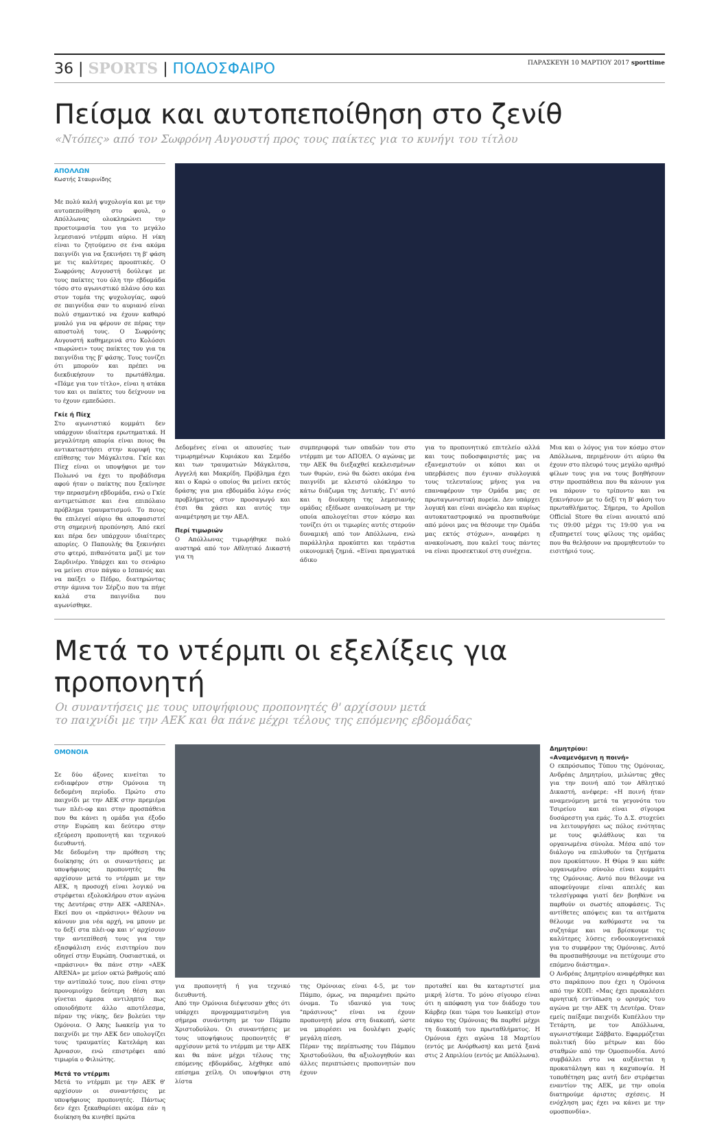36 | SPORTS | ΠΟΔΟΣΦΑΙΡΟ
ΠΑΡΑΣΚΕΥΗ 10 ΜΑΡΤΙΟΥ 2017 sporttime
Πείσμα και αυτοπεποίθηση στο ζενίθ
«Ντόπες» από τον Σωφρόνη Αυγουστή προς τους παίκτες για το κυνήγι του τίτλου
ΑΠΟΛΛΩΝ
Κωστής Σταυρινίδης
Με πολύ καλή ψυχολογία και με την αυτοπεποίθηση στο φουλ, ο Απόλλωνας ολοκληρώνει την προετοιμασία του για το μεγάλο λεμεσιανό ντέρμπι αύριο. Η νίκη είναι το ζητούμενο σε ένα ακόμα παιγνίδι για να ξεκινήσει τη β' φάση με τις καλύτερες προοπτικές. Ο Σωφρόνης Αυγουστή δούλεψε με τους παίκτες του όλη την εβδομάδα τόσο στο αγωνιστικό πλάνο όσο και στον τομέα της ψυχολογίας, αφού σε παιγνίδια σαν το αυριανό είναι πολύ σημαντικό να έχουν καθαρό μυαλό για να φέρουν σε πέρας την αποστολή τους. Ο Σωφρόνης Αυγουστή καθημερινά στο Κολόσσι «πωρώνει» τους παίκτες του για τα παιγνίδια της β' φάσης. Τους τονίζει ότι μπορούν και πρέπει να διεκδικήσουν το πρωτάθλημα. «Πάμε για τον τίτλο», είναι η ατάκα του και οι παίκτες του δείχνουν να το έχουν εμπεδώσει.
Γκίε ή Πίεχ
Στο αγωνιστικό κομμάτι δεν υπάρχουν ιδιαίτερα ερωτηματικά. Η μεγαλύτερη απορία είναι ποιος θα αντικαταστήσει στην κορυφή της επίθεσης τον Μάγκλιτσα. Γκίε και Πίεχ είναι οι υποψήφιοι με τον Πολωνό να έχει το προβάδισμα αφού ήταν ο παίκτης που ξεκίνησε την περασμένη εβδομάδα, ενώ ο Γκίε αντιμετώπισε και ένα επιπόλαιο πρόβλημα τραυματισμού. Το ποιος θα επιλεγεί αύριο θα αποφασιστεί στη σημερινή προπόνηση. Από εκεί και πέρα δεν υπάρχουν ιδιαίτερες απορίες. Ο Παπουλής θα ξεκινήσει στο φτερό, πιθανότατα μαζί με τον Σαρδινέρο. Υπάρχει και το σενάριο να μείνει στον πάγκο ο Ισπανός και να παίξει ο Πέδρο, διατηρώντας στην άμυνα τον Σέρζιο που τα πήγε καλά στα παιγνίδια που αγωνίσθηκε.
Δεδομένες είναι οι απουσίες των τιμωρημένων Κυριάκου και Σεμέδο και των τραυματιών Μάγκλιτσα, Αγγελή και Μακρίδη. Πρόβλημα έχει και ο Καρώ ο οποίος θα μείνει εκτός δράσης για μια εβδομάδα λόγω ενός προβλήματος στον προσαγωγό και έτσι θα χάσει και αυτός την αναμέτρηση με την ΑΕΛ.
Περί τιμωριών
Ο Απόλλωνας τιμωρήθηκε πολύ αυστηρά από τον Αθλητικό Δικαστή για τη
συμπεριφορά των οπαδών του στο ντέρμπι με τον ΑΠΟΕΛ. Ο αγώνας με την ΑΕΚ θα διεξαχθεί κεκλεισμένων των θυρών, ενώ θα δώσει ακόμα ένα παιγνίδι με κλειστό ολόκληρο το κάτω διάζωμα της Δυτικής. Γι' αυτό και η διοίκηση της λεμεσιανής ομάδας εξέδωσε ανακοίνωση με την οποία απολογείται στον κόσμο και τονίζει ότι οι τιμωρίες αυτές στερούν δυναμική από τον Απόλλωνα, ενώ παράλληλα προκύπτει και τεράστια οικονομική ζημιά. «Είναι πραγματικά άδικο
για το προπονητικό επιτελείο αλλά και τους ποδοσφαιριστές μας να εξανεμιστούν οι κόποι και οι υπερβάσεις που έγιναν συλλογικά τους τελευταίους μήνες για να επαναφέρουν την Ομάδα μας σε πρωταγωνιστική πορεία. Δεν υπάρχει λογική και είναι ανώφελο και κυρίως αυτοκαταστροφικό να προσπαθούμε από μόνοι μας να θέσουμε την Ομάδα μας εκτός στόχων», αναφέρει η ανακοίνωση, που καλεί τους πάντες να είναι προσεκτικοί στη συνέχεια.
Μια και ο λόγος για τον κόσμο στον Απόλλωνα, περιμένουν ότι αύριο θα έχουν στο πλευρό τους μεγάλο αριθμό φίλων τους για να τους βοηθήσουν στην προσπάθεια που θα κάνουν για να πάρουν το τρίποντο και να ξεκινήσουν με το δεξί τη Β' φάση του πρωταθλήματος. Σήμερα, το Apollon Official Store θα είναι ανοικτό από τις 09:00 μέχρι τις 19:00 για να εξυπηρετεί τους φίλους της ομάδας που θα θελήσουν να προμηθευτούν το εισιτήριό τους.
Μετά το ντέρμπι οι εξελίξεις για προπονητή
Οι συναντήσεις με τους υποψήφιους προπονητές θ' αρχίσουν μετά
το παιχνίδι με την ΑΕΚ και θα πάνε μέχρι τέλους της επόμενης εβδομάδας
ΟΜΟΝΟΙΑ
Σε δύο άξονες κινείται το ενδιαφέρον στην Ομόνοια τη δεδομένη περίοδο. Πρώτο στο παιχνίδι με την ΑΕΚ στην πρεμιέρα των πλέι-οφ και στην προσπάθεια που θα κάνει η ομάδα για έξοδο στην Ευρώπη και δεύτερο στην εξεύρεση προπονητή και τεχνικού διευθυντή.
Με δεδομένη την πρόθεση της διοίκησης ότι οι συναντήσεις με υποψήφιους προπονητές θα αρχίσουν μετά το ντέρμπι με την ΑΕΚ, η προσοχή είναι λογικό να στρέφεται εξολοκλήρου στον αγώνα της Δευτέρας στην ΑΕΚ «ΑRΕΝΑ». Εκεί που οι «πράσινοι» θέλουν να κάνουν μια νέα αρχή, να μπουν με το δεξί στα πλέι-οφ και ν' αρχίσουν την αντεπίθεσή τους για την εξασφάλιση ενός εισιτηρίου που οδηγεί στην Ευρώπη. Ουσιαστικά, οι «πράσινοι» θα πάνε στην «ΑΕΚ ΑRΕΝΑ» με μείον οκτώ βαθμούς από την αντίπαλό τους, που είναι στην προνομιούχο δεύτερη θέση και γίνεται άμεσα αντιληπτό πως οποιοδήποτε άλλο αποτέλεσμα, πέραν της νίκης, δεν βολεύει την Ομόνοια. Ο Άκης Ιωακείμ για το παιχνίδι με την ΑΕΚ δεν υπολογίζει τους τραυματίες Κατελάρη και Άρνασον, ενώ επιστρέφει από τιμωρία ο Φιλιώτης.
Μετά το ντέρμπι
Μετά το ντέρμπι με την ΑΕΚ θ' αρχίσουν οι συναντήσεις με υποψήφιους προπονητές. Πάντως δεν έχει ξεκαθαρίσει ακόμα εάν η διοίκηση θα κινηθεί πρώτα
για προπονητή ή για τεχνικό διευθυντή.
Από την Ομόνοια διέψευσαν χθες ότι υπάρχει προγραμματισμένη για σήμερα συνάντηση με τον Πάμπο Χριστοδούλου. Οι συναντήσεις με τους υποψήφιους προπονητές θ' αρχίσουν μετά το ντέρμπι με την ΑΕΚ και θα πάνε μέχρι τέλους της επόμενης εβδομάδας, λέχθηκε από επίσημα χείλη. Οι υποψήφιοι στη λίστα
της Ομόνοιας είναι 4-5, με τον Πάμπο, όμως, να παραμένει πρώτο όνομα. Το ιδανικό για τους "πράσινους" είναι να έχουν προπονητή μέσα στη διακοπή, ώστε να μπορέσει να δουλέψει χωρίς μεγάλη πίεση.
Πέραν της περίπτωσης του Πάμπου Χριστοδούλου, θα αξιολογηθούν και άλλες περιπτώσεις προπονητών που έχουν
προταθεί και θα καταρτιστεί μια μικρή λίστα. Το μόνο σίγουρο είναι ότι η απόφαση για τον διάδοχο του Κάρβερ (και τώρα του Ιωακείμ) στον πάγκο της Ομόνοιας θα παρθεί μέχρι τη διακοπή του πρωταθλήματος. Η Ομόνοια έχει αγώνα 18 Μαρτίου (εντός με Ανόρθωση) και μετά ξανά στις 2 Απριλίου (εντός με Απόλλωνα).
Δημητρίου:
«Αναμενόμενη η ποινή»
Ο εκπρόσωπος Τύπου της Ομόνοιας, Ανδρέας Δημητρίου, μιλώντας χθες για την ποινή από τον Αθλητικό Δικαστή, ανέφερε: «Η ποινή ήταν αναμενόμενη μετά τα γεγονότα του Τσιρείου και είναι σίγουρα δυσάρεστη για εμάς. Το Δ.Σ. στοχεύει να λειτουργήσει ως πόλος ενότητας με τους φιλάθλους και τα οργανωμένα σύνολα. Μέσα από τον διάλογο να επιλυθούν τα ζητήματα που προκύπτουν. Η Θύρα 9 και κάθε οργανωμένο σύνολο είναι κομμάτι της Ομόνοιας. Αυτό που θέλουμε να αποφεύγουμε είναι απειλές και τελεσίγραφα γιατί δεν βοηθάνε να παρθούν οι σωστές αποφάσεις. Τις αντίθετες απόψεις και τα αιτήματα θέλουμε να καθόμαστε να τα συζητάμε και να βρίσκουμε τις καλύτερες λύσεις ενδοοικογενειακά για το συμφέρον της Ομόνοιας. Αυτό θα προσπαθήσουμε να πετύχουμε στο επόμενο διάστημα».
Ο Ανδρέας Δημητρίου αναφέρθηκε και στο παράπονο που έχει η Ομόνοια από την ΚΟΠ: «Μας έχει προκαλέσει αρνητική εντύπωση ο ορισμός του αγώνα με την ΑΕΚ τη Δευτέρα. Όταν εμείς παίξαμε παιχνίδι Κυπέλλου την Τετάρτη, με τον Απόλλωνα, αγωνιστήκαμε Σάββατο. Εφαρμόζεται πολιτική δύο μέτρων και δύο σταθμών από την Ομοσπονδία. Αυτό συμβάλλει στο να αυξάνεται η προκατάληψη και η καχυποψία. Η τοποθέτηση μας αυτή δεν στρέφεται εναντίον της ΑΕΚ, με την οποία διατηρούμε άριστες σχέσεις. Η ενόχληση μας έχει να κάνει με την ομοσπονδία».